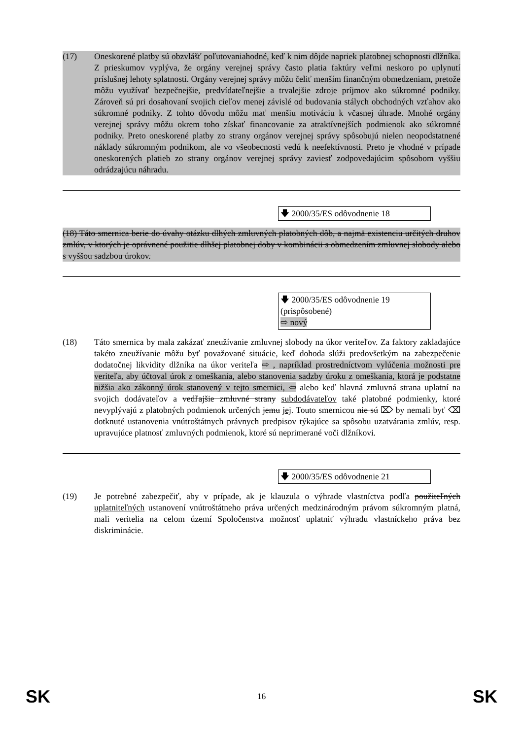(17) Oneskorené platby sú obzvlášť poľutovaniahodné, keď k nim dôjde napriek platobnej schopnosti dlžníka. Z prieskumov vyplýva, že orgány verejnej správy často platia faktúry veľmi neskoro po uplynutí príslušnej lehoty splatnosti. Orgány verejnej správy môžu čeliť menším finančným obmedzeniam, pretože môžu využívať bezpečnejšie, predvídateľnejšie a trvalejšie zdroje príjmov ako súkromné podniky. Zároveň sú pri dosahovaní svojich cieľov menej závislé od budovania stálych obchodných vzťahov ako súkromné podniky. Z tohto dôvodu môžu mať menšiu motiváciu k včasnej úhrade. Mnohé orgány verejnej správy môžu okrem toho získať financovanie za atraktívnejších podmienok ako súkromné podniky. Preto oneskorené platby zo strany orgánov verejnej správy spôsobujú nielen neopodstatnené náklady súkromným podnikom, ale vo všeobecnosti vedú k neefektívnosti. Preto je vhodné v prípade oneskorených platieb zo strany orgánov verejnej správy zaviesť zodpovedajúcim spôsobom vyššiu odrádzajúcu náhradu.
🡇 2000/35/ES odôvodnenie 18
(18) Táto smernica berie do úvahy otázku dlhých zmluvných platobných dôb, a najmä existenciu určitých druhov zmlúv, v ktorých je oprávnené použitie dlhšej platobnej doby v kombinácii s obmedzením zmluvnej slobody alebo s vyššou sadzbou úrokov.
🡇 2000/35/ES odôvodnenie 19 (prispôsobené)
⇨ nový
(18) Táto smernica by mala zakázať zneužívanie zmluvnej slobody na úkor veriteľov. Za faktory zakladajúce takéto zneužívanie môžu byť považované situácie, keď dohoda slúži predovšetkým na zabezpečenie dodatočnej likvidity dlžníka na úkor veriteľa ⇨ , napríklad prostredníctvom vylúčenia možnosti pre veriteľa, aby účtoval úrok z omeškania, alebo stanovenia sadzby úroku z omeškania, ktorá je podstatne nižšia ako zákonný úrok stanovený v tejto smernici, ⇦ alebo keď hlavná zmluvná strana uplatní na svojich dodávateľov a vedľajšie zmluvné strany subdodávateľov také platobné podmienky, ktoré nevyplývajú z platobných podmienok určených jemu jej. Touto smernicou nie sú ⌦ by nemali byť ⌫ dotknuté ustanovenia vnútroštátnych právnych predpisov týkajúce sa spôsobu uzatvárania zmlúv, resp. upravujúce platnosť zmluvných podmienok, ktoré sú neprimerané voči dlžníkovi.
🡇 2000/35/ES odôvodnenie 21
(19) Je potrebné zabezpečiť, aby v prípade, ak je klauzula o výhrade vlastníctva podľa použiteľných uplatniteľných ustanovení vnútroštátneho práva určených medzinárodným právom súkromným platná, mali veritelia na celom území Spoločenstva možnosť uplatniť výhradu vlastníckeho práva bez diskriminácie.
SK 16 SK